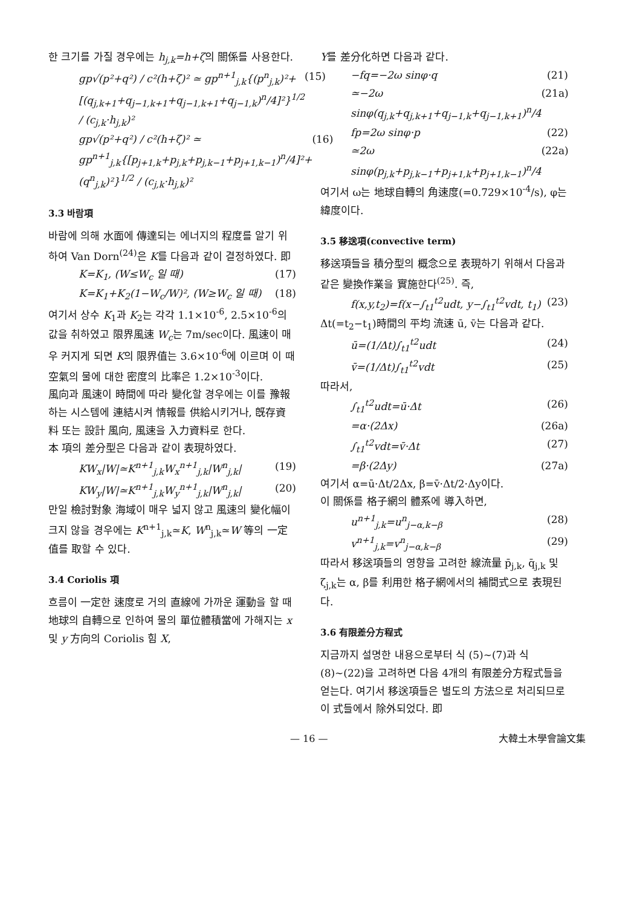한 크기를 가질 경우에는 h<sub>j,k</sub>=h+ζ의 關係를 사용한다.
gp√(p²+q²) / c²(h+ζ)² ≃ gp<sup>n+1</sup><sub>j,k</sub>{(p<sup>n</sup><sub>j,k</sub>)²+[(q<sub>j,k+1</sub>+q<sub>j−1,k+1</sub>+q<sub>j−1,k+1</sub>+q<sub>j−1,k</sub>)<sup>n</sup>/4]²}<sup>1/2</sup> / (c<sub>j,k</sub>·h<sub>j,k</sub>)² (15)
gp√(p²+q²) / c²(h+ζ)² ≃ gp<sup>n+1</sup><sub>j,k</sub>{[p<sub>j+1,k</sub>+p<sub>j,k</sub>+p<sub>j,k−1</sub>+p<sub>j+1,k−1</sub>)<sup>n</sup>/4]²+(q<sup>n</sup><sub>j,k</sub>)²}<sup>1/2</sup> / (c<sub>j,k</sub>·h<sub>j,k</sub>)² (16)
3.3 바람項
바람에 의해 水面에 傳達되는 에너지의 程度를 알기 위하여 Van Dorn<sup>(24)</sup>은 K를 다음과 같이 결정하였다. 即
K=K<sub>1</sub>, (W≤W<sub>c</sub> 일 때) (17)
K=K<sub>1</sub>+K<sub>2</sub>(1−W<sub>c</sub>/W)², (W≥W<sub>c</sub> 일 때) (18)
여기서 상수 K<sub>1</sub>과 K<sub>2</sub>는 각각 1.1×10<sup>-6</sup>, 2.5×10<sup>-6</sup>의 값을 취하였고 限界風速 W<sub>c</sub>는 7m/sec이다. 風速이 매우 커지게 되면 K의 限界值는 3.6×10<sup>-6</sup>에 이르며 이 때 空氣의 물에 대한 密度의 比率은 1.2×10<sup>-3</sup>이다.
風向과 風速이 時間에 따라 變化할 경우에는 이를 豫報하는 시스템에 連結시켜 情報를 供給시키거나, 旣存資料 또는 設計 風向, 風速을 入力資料로 한다.
本 項의 差分型은 다음과 같이 表現하였다.
KW<sub>x</sub>|W|≃K<sup>n+1</sup><sub>j,k</sub>W<sub>x</sub><sup>n+1</sup><sub>j,k</sub>|W<sup>n</sup><sub>j,k</sub>| (19)
KW<sub>y</sub>|W|≃K<sup>n+1</sup><sub>j,k</sub>W<sub>y</sub><sup>n+1</sup><sub>j,k</sub>|W<sup>n</sup><sub>j,k</sub>| (20)
만일 檢討對象 海域이 매우 넓지 않고 風速의 變化幅이 크지 않을 경우에는 K<sup>n+1</sup><sub>j,k</sub>≃K, W<sup>n</sup><sub>j,k</sub>≃W 等의 一定值를 取할 수 있다.
3.4 Coriolis 項
흐름이 一定한 速度로 거의 直線에 가까운 運動을 할 때 地球의 自轉으로 인하여 물의 單位體積當에 가해지는 x 및 y 方向의 Coriolis 힘 X,
Y를 差分化하면 다음과 같다.
−fq=−2ω sinφ·q (21)
≃−2ω sinφ(q<sub>j,k</sub>+q<sub>j,k+1</sub>+q<sub>j−1,k</sub>+q<sub>j−1,k+1</sub>)<sup>n</sup>/4 (21a)
fp=2ω sinφ·p (22)
≃2ω sinφ(p<sub>j,k</sub>+p<sub>j,k−1</sub>+p<sub>j+1,k</sub>+p<sub>j+1,k−1</sub>)<sup>n</sup>/4 (22a)
여기서 ω는 地球自轉의 角速度(=0.729×10<sup>-4</sup>/s), φ는 緯度이다.
3.5 移送項(convective term)
移送項들을 積分型의 概念으로 表現하기 위해서 다음과 같은 變換作業을 實施한다<sup>(25)</sup>. 즉,
f(x,y,t<sub>2</sub>)=f(x−∫<sub>t1</sub><sup>t2</sup>udt, y−∫<sub>t1</sub><sup>t2</sup>vdt, t<sub>1</sub>) (23)
Δt(=t<sub>2</sub>−t<sub>1</sub>)時間의 平均 流速 ū, v̄는 다음과 같다.
ū=(1/Δt)∫<sub>t1</sub><sup>t2</sup>udt (24)
v̄=(1/Δt)∫<sub>t1</sub><sup>t2</sup>vdt (25)
따라서,
∫<sub>t1</sub><sup>t2</sup>udt=ū·Δt (26)
=α·(2Δx) (26a)
∫<sub>t1</sub><sup>t2</sup>vdt=v̄·Δt (27)
=β·(2Δy) (27a)
여기서 α=ū·Δt/2Δx, β=v̄·Δt/2·Δy이다.
이 關係를 格子網의 體系에 導入하면,
u<sup>n+1</sup><sub>j,k</sub>=u<sup>n</sup><sub>j−α,k−β</sub> (28)
v<sup>n+1</sup><sub>j,k</sub>=v<sup>n</sup><sub>j−α,k−β</sub> (29)
따라서 移送項들의 영향을 고려한 線流量 p̄<sub>j,k</sub>, q̄<sub>j,k</sub> 및 ζ<sub>j,k</sub>는 α, β를 利用한 格子網에서의 補間式으로 表現된다.
3.6 有限差分方程式
지금까지 설명한 내용으로부터 식 (5)∼(7)과 식 (8)∼(22)을 고려하면 다음 4개의 有限差分方程式들을 얻는다. 여기서 移送項들은 별도의 方法으로 처리되므로 이 式들에서 除外되었다. 即
— 16 — 大韓土木學會論文集